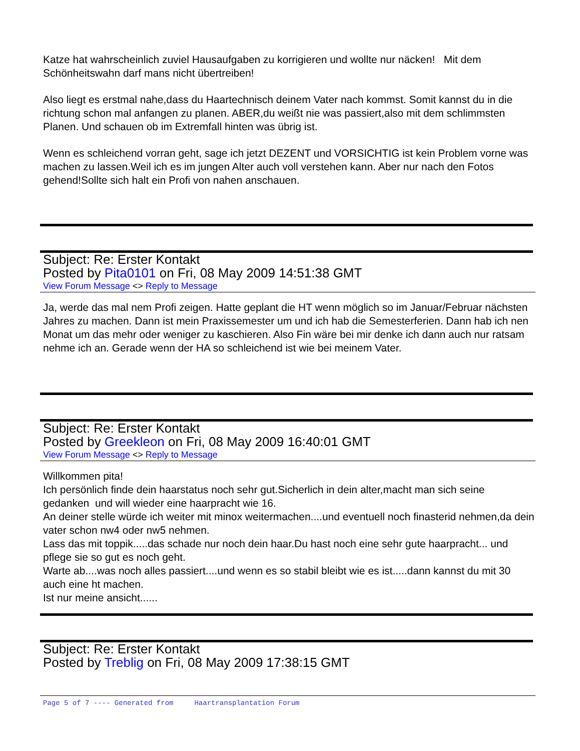Katze hat wahrscheinlich zuviel Hausaufgaben zu korrigieren und wollte nur näcken! Mit dem Schönheitswahn darf mans nicht übertreiben!
Also liegt es erstmal nahe,dass du Haartechnisch deinem Vater nach kommst. Somit kannst du in die richtung schon mal anfangen zu planen. ABER,du weißt nie was passiert,also mit dem schlimmsten Planen. Und schauen ob im Extremfall hinten was übrig ist.
Wenn es schleichend vorran geht, sage ich jetzt DEZENT und VORSICHTIG ist kein Problem vorne was machen zu lassen.Weil ich es im jungen Alter auch voll verstehen kann. Aber nur nach den Fotos gehend!Sollte sich halt ein Profi von nahen anschauen.
Subject: Re: Erster Kontakt
Posted by Pita0101 on Fri, 08 May 2009 14:51:38 GMT
View Forum Message <> Reply to Message
Ja, werde das mal nem Profi zeigen. Hatte geplant die HT wenn möglich so im Januar/Februar nächsten Jahres zu machen. Dann ist mein Praxissemester um und ich hab die Semesterferien. Dann hab ich nen Monat um das mehr oder weniger zu kaschieren. Also Fin wäre bei mir denke ich dann auch nur ratsam nehme ich an. Gerade wenn der HA so schleichend ist wie bei meinem Vater.
Subject: Re: Erster Kontakt
Posted by Greekleon on Fri, 08 May 2009 16:40:01 GMT
View Forum Message <> Reply to Message
Willkommen pita!
Ich persönlich finde dein haarstatus noch sehr gut.Sicherlich in dein alter,macht man sich seine gedanken und will wieder eine haarpracht wie 16.
An deiner stelle würde ich weiter mit minox weitermachen....und eventuell noch finasterid nehmen,da dein vater schon nw4 oder nw5 nehmen.
Lass das mit toppik.....das schade nur noch dein haar.Du hast noch eine sehr gute haarpracht... und pflege sie so gut es noch geht.
Warte ab....was noch alles passiert....und wenn es so stabil bleibt wie es ist.....dann kannst du mit 30 auch eine ht machen.
Ist nur meine ansicht......
Subject: Re: Erster Kontakt
Posted by Treblig on Fri, 08 May 2009 17:38:15 GMT
Page 5 of 7 ---- Generated from Haartransplantation Forum